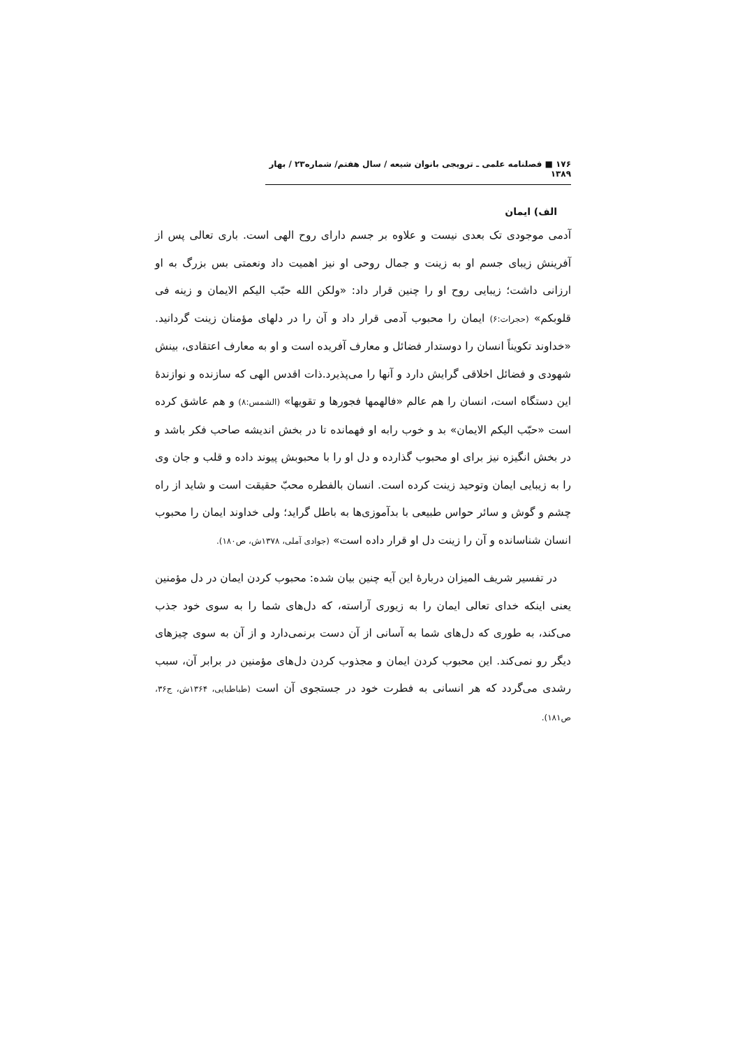١٧۶ ■ فصلنامه علمی ـ ترویجی بانوان شیعه / سال هفتم/ شماره٢٣ / بهار ١٣٨٩
الف) ایمان
آدمی موجودی تک بعدی نیست و علاوه بر جسم دارای روح الهی است. باری تعالی پس از آفرینش زیبای جسم او به زینت و جمال روحی او نیز اهمیت داد ونعمتی بس بزرگ به او ارزانی داشت؛ زیبایی روح او را چنین قرار داد: «ولکن الله حبّب الیکم الایمان و زینه فی قلوبکم» (حجرات:۶) ایمان را محبوب آدمی قرار داد و آن را در دلهای مؤمنان زینت گردانید. «خداوند تکویناً انسان را دوستدار فضائل و معارف آفریده است و او به معارف اعتقادی، بینش شهودی و فضائل اخلاقی گرایش دارد و آنها را می‌پذیرد.ذات اقدس الهی که سازنده و نوازندۀ این دستگاه است، انسان را هم عالم «فالهمها فجورها و تقویها» (الشمس:٨) و هم عاشق کرده است «حبّب الیکم الایمان» بد و خوب رابه او فهمانده تا در بخش اندیشه صاحب فکر باشد و در بخش انگیزه نیز برای او محبوب گذارده و دل او را با محبوبش پیوند داده و قلب و جان وی را به زیبایی ایمان وتوحید زینت کرده است. انسان بالفطره محبّ حقیقت است و شاید از راه چشم و گوش و سائر حواس طبیعی با بدآموزی‌ها به باطل گراید؛ ولی خداوند ایمان را محبوب انسان شناسانده و آن را زینت دل او قرار داده است» (جوادی آملی، ١٣٧٨ش، ص١٨٠).
در تفسیر شریف المیزان دربارۀ این آیه چنین بیان شده: محبوب کردن ایمان در دل مؤمنین یعنی اینکه خدای تعالی ایمان را به زیوری آراسته، که دل‌های شما را به سوی خود جذب می‌کند، به طوری که دل‌های شما به آسانی از آن دست برنمی‌دارد و از آن به سوی چیزهای دیگر رو نمی‌کند. این محبوب کردن ایمان و مجذوب کردن دل‌های مؤمنین در برابر آن، سبب رشدی می‌گردد که هر انسانی به فطرت خود در جستجوی آن است (طباطبایی، ١٣۶۴ش، ج٣۶، ص١٨١).